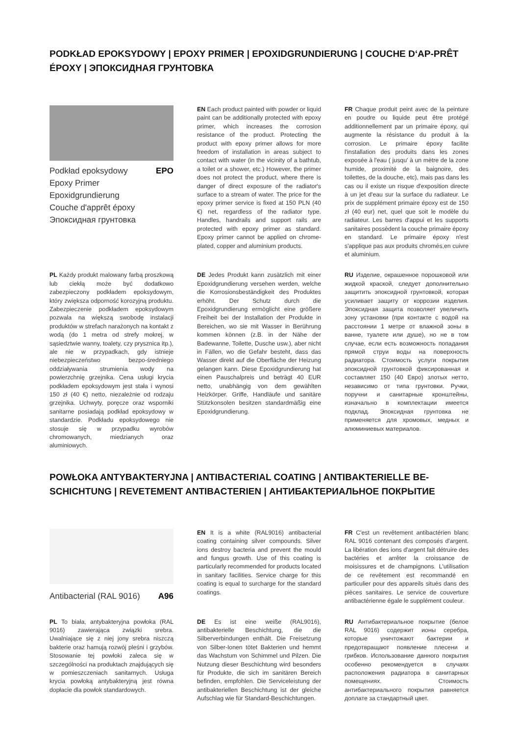PODKŁAD EPOKSYDOWY | EPOXY PRIMER | EPOXIDGRUNDIERUNG | COUCHE D‘AP-PRÊT ÉPOXY | ЭПОКСИДНАЯ ГРУНТОВКА
Podkład epoksydowy EPO
Epoxy Primer
Epoxidgrundierung
Couche d'apprêt époxy
Эпоксидная грунтовка
EN Each product painted with powder or liquid paint can be additionally protected with epoxy primer, which increases the corrosion resistance of the product. Protecting the product with epoxy primer allows for more freedom of installation in areas subject to contact with water (in the vicinity of a bathtub, a toilet or a shower, etc.) However, the primer does not protect the product, where there is danger of direct exposure of the radiator's surface to a stream of water. The price for the epoxy primer service is fixed at 150 PLN (40 €) net, regardless of the radiator type. Handles, handrails and support rails are protected with epoxy primer as standard. Epoxy primer cannot be applied on chrome-plated, copper and aluminium products.
FR Chaque produit peint avec de la peinture en poudre ou liquide peut être protégé additionnellement par un primaire époxy, qui augmente la résistance du produit à la corrosion. Le primaire époxy facilite l'installation des produits dans les zones exposée à l'eau ( jusqu' à un mètre de la zone humide, proximité de la baignoire, des toilettes, de la douche, etc), mais pas dans les cas ou il existe un risque d'exposition directe à un jet d'eau sur la surface du radiateur. Le prix de supplément primaire époxy est de 150 zł (40 eur) net, quel que soit le modèle du radiateur. Les barres d'appui et les supports sanitaires possèdent la couche primaire époxy en standard. Le primaire époxy n'est s'applique pas aux produits chromés,en cuivre et aluminium.
PL Każdy produkt malowany farbą proszkową lub ciekłą może być dodatkowo zabezpieczony podkładem epoksydowym, który zwiększa odporność korozyjną produktu. Zabezpieczenie podkładem epoksydowym pozwala na większą swobodę instalacji produktów w strefach narażonych na kontakt z wodą (do 1 metra od strefy mokrej, w sąsiedztwie wanny, toalety, czy prysznica itp.), ale nie w przypadkach, gdy istnieje niebezpieczeństwo bezpo-średniego oddziaływania strumienia wody na powierzchnię grzejnika. Cena usługi krycia podkładem epoksydowym jest stała i wynosi 150 zł (40 €) netto, niezależnie od rodzaju grzejnika. Uchwyty, poręcze oraz wsporniki sanitarne posiadają podkład epoksydowy w standardzie. Podkładu epoksydowego nie stosuje się w przypadku wyrobów chromowanych, miedzianych oraz aluminiowych.
DE Jedes Produkt kann zusätzlich mit einer Epoxidgrundierung versehen werden, welche die Korrosionsbeständigkeit des Produktes erhöht. Der Schutz durch die Epoxidgrundierung ermöglicht eine größere Freiheit bei der Installation der Produkte in Bereichen, wo sie mit Wasser in Berührung kommen können (z.B. in der Nähe der Badewanne, Toilette, Dusche usw.), aber nicht in Fällen, wo die Gefahr besteht, dass das Wasser direkt auf die Oberfläche der Heizung gelangen kann. Diese Epoxidgrundierung hat einen Pauschalpreis und beträgt 40 EUR netto, unabhängig von dem gewählten Heizkörper. Griffe, Handläufe und sanitäre Stützkonsolen besitzen standardmäßig eine Epoxidgrundierung.
RU Изделие, окрашенное порошковой или жидкой краской, следует дополнительно защитить эпоксидной грунтовкой, которая усиливает защиту от коррозии изделия. Эпоксидная защита позволяет увеличить зону установки (при контакте с водой на расстоянии 1 метре от влажной зоны в ванне, туалете или душе), но не в том случае, если есть возможность попадания прямой струи воды на поверхность радиатора. Стоимость услуги покрытия эпоксидной грунтовкой фиксированная и составляет 150 (40 Евро) злотых нетто, независимо от типа грунтовки. Ручки, поручни и санитарные кронштейны, изначально в комплектации имеется подклад. Эпоксидная грунтовка не применяется для хромовых, медных и алюминиевых материалов.
POWŁOKA ANTYBAKTERYJNA | ANTIBACTERIAL COATING | ANTIBAKTERIELLE BE-SCHICHTUNG | REVETEMENT ANTIBACTERIEN | АНТИБАКТЕРИАЛЬНОЕ ПОКРЫТИЕ
Antibacterial (RAL 9016) A96
EN It is a white (RAL9016) antibacterial coating containing silver compounds. Silver ions destroy bacteria and prevent the mould and fungus growth. Use of this coating is particularly recommended for products located in sanitary facilities. Service charge for this coating is equal to surcharge for the standard coatings.
FR C'est un revêtement antibactérien blanc RAL 9016 contenant des composés d'argent. La libération des ions d'argent fait détruire des bactéries et arrêter la croissance de moisissures et de champignons. L'utilisation de ce revêtement est recommandé en particulier pour des appareils situés dans des pièces sanitaires. Le service de couverture antibactérienne égale le supplément couleur.
PL To biała, antybakteryjna powłoka (RAL 9016) zawierająca związki srebra. Uwalniające się z niej jony srebra niszczą bakterie oraz hamują rozwój pleśni i grzybów. Stosowanie tej powłoki zaleca się w szczególności na produktach znajdujących się w pomieszczeniach sanitarnych. Usługa krycia powłoką antybakteryjną jest równa dopłacie dla powłok standardowych.
DE Es ist eine weiße (RAL9016), antibakterielle Beschichtung, die die Silberverbindungen enthält. Die Freisetzung von Silber-Ionen tötet Bakterien und hemmt das Wachstum von Schimmel und Pilzen. Die Nutzung dieser Beschichtung wird besonders für Produkte, die sich im sanitären Bereich befinden, empfohlen. Die Serviceleistung der antibakteriellen Beschichtung ist der gleiche Aufschlag wie für Standard-Beschichtungen.
RU Антибактериальное покрытие (белое RAL 9016) содержит ионы серебра, которые уничтожают бактерии и предотвращают появление плесени и грибков. Использование данного покрытия особенно рекомендуется в случаях расположения радиатора в санитарных помещениях. Стоимость антибактериального покрытия равняется доплате за стандартный цвет.